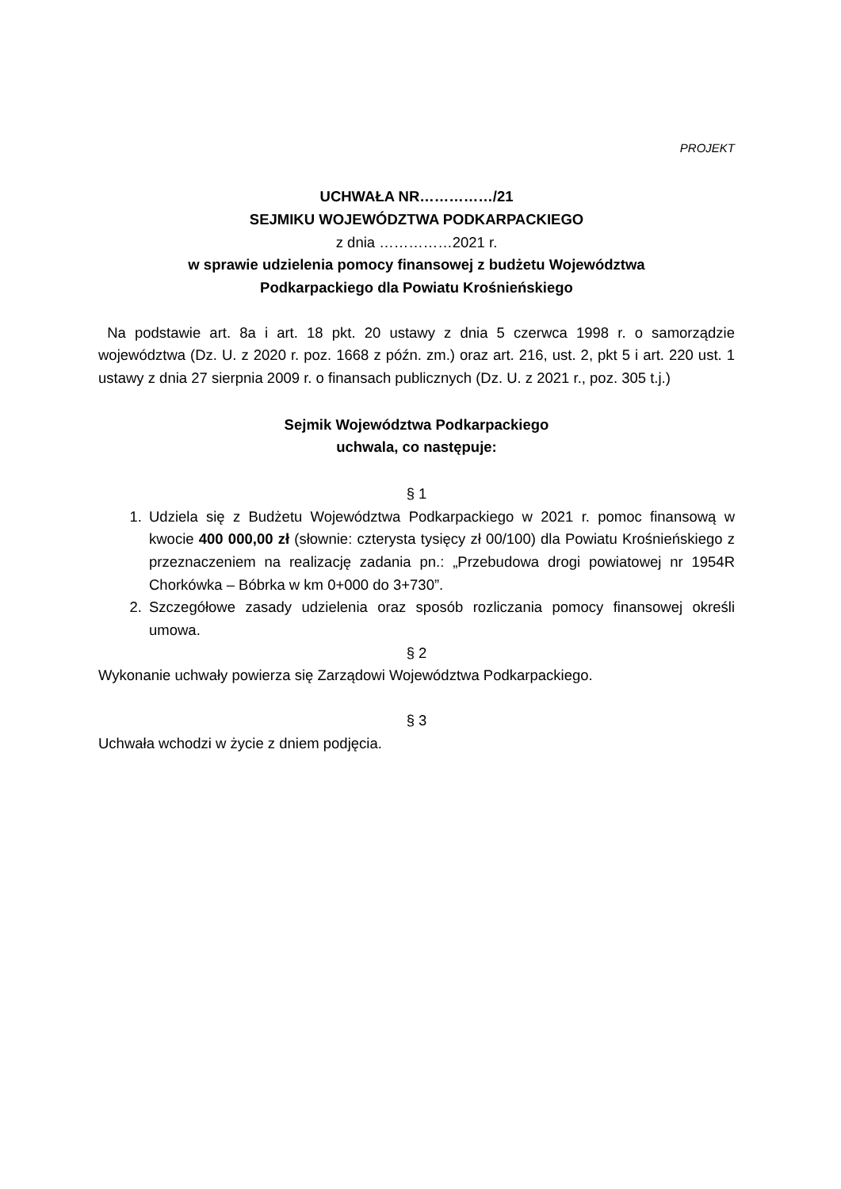PROJEKT
UCHWAŁA NR……………/21
SEJMIKU WOJEWÓDZTWA PODKARPACKIEGO
z dnia ……………2021 r.
w sprawie udzielenia pomocy finansowej z budżetu Województwa
Podkarpackiego dla Powiatu Krośnieńskiego
Na podstawie art. 8a i art. 18 pkt. 20 ustawy z dnia 5 czerwca 1998 r. o samorządzie województwa (Dz. U. z 2020 r. poz. 1668 z późn. zm.) oraz art. 216, ust. 2, pkt 5 i art. 220 ust. 1 ustawy z dnia 27 sierpnia 2009 r. o finansach publicznych (Dz. U. z 2021 r., poz. 305 t.j.)
Sejmik Województwa Podkarpackiego
uchwala, co następuje:
§ 1
1. Udziela się z Budżetu Województwa Podkarpackiego w 2021 r. pomoc finansową w kwocie 400 000,00 zł (słownie: czterysta tysięcy zł 00/100) dla Powiatu Krośnieńskiego z przeznaczeniem na realizację zadania pn.: „Przebudowa drogi powiatowej nr 1954R Chorkówka – Bóbrka w km 0+000 do 3+730”.
2. Szczegółowe zasady udzielenia oraz sposób rozliczania pomocy finansowej określi umowa.
§ 2
Wykonanie uchwały powierza się Zarządowi Województwa Podkarpackiego.
§ 3
Uchwała wchodzi w życie z dniem podjęcia.